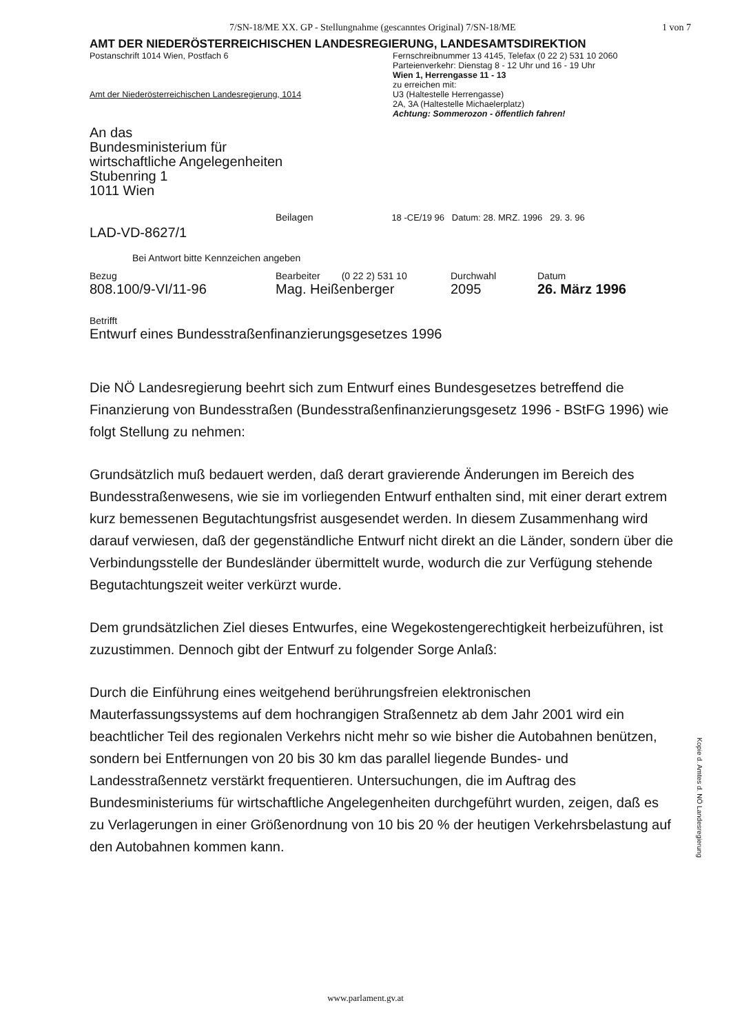7/SN-18/ME XX. GP - Stellungnahme (gescanntes Original) 7/SN-18/ME 1 von 7
AMT DER NIEDERÖSTERREICHISCHEN LANDESREGIERUNG, LANDESAMTSDIREKTION
Postanschrift 1014 Wien, Postfach 6
Amt der Niederösterreichischen Landesregierung, 1014
Fernschreibnummer 13 4145, Telefax (0 22 2) 531 10 2060
Parteienverkehr: Dienstag 8 - 12 Uhr und 16 - 19 Uhr
Wien 1, Herrengasse 11 - 13
zu erreichen mit:
U3 (Haltestelle Herrengasse)
2A, 3A (Haltestelle Michaelerplatz)
Achtung: Sommerozon - öffentlich fahren!
An das
Bundesministerium für
wirtschaftliche Angelegenheiten
Stubenring 1
1011 Wien
Beilagen 18 -CE/19 96 Datum: 28. MRZ. 1996 29. 3. 96
LAD-VD-8627/1
Bei Antwort bitte Kennzeichen angeben
Bezug
808.100/9-VI/11-96
Bearbeiter (0 22 2) 531 10
Mag. Heißenberger
Durchwahl
2095
Datum
26. März 1996
Betrifft
Entwurf eines Bundesstraßenfinanzierungsgesetzes 1996
Die NÖ Landesregierung beehrt sich zum Entwurf eines Bundesgesetzes betreffend die Finanzierung von Bundesstraßen (Bundesstraßenfinanzierungsgesetz 1996 - BStFG 1996) wie folgt Stellung zu nehmen:
Grundsätzlich muß bedauert werden, daß derart gravierende Änderungen im Bereich des Bundesstraßenwesens, wie sie im vorliegenden Entwurf enthalten sind, mit einer derart extrem kurz bemessenen Begutachtungsfrist ausgesendet werden. In diesem Zusammenhang wird darauf verwiesen, daß der gegenständliche Entwurf nicht direkt an die Länder, sondern über die Verbindungsstelle der Bundesländer übermittelt wurde, wodurch die zur Verfügung stehende Begutachtungszeit weiter verkürzt wurde.
Dem grundsätzlichen Ziel dieses Entwurfes, eine Wegekostengerechtigkeit herbeizuführen, ist zuzustimmen. Dennoch gibt der Entwurf zu folgender Sorge Anlaß:
Durch die Einführung eines weitgehend berührungsfreien elektronischen Mauterfassungssystems auf dem hochrangigen Straßennetz ab dem Jahr 2001 wird ein beachtlicher Teil des regionalen Verkehrs nicht mehr so wie bisher die Autobahnen benützen, sondern bei Entfernungen von 20 bis 30 km das parallel liegende Bundes- und Landesstraßennetz verstärkt frequentieren. Untersuchungen, die im Auftrag des Bundesministeriums für wirtschaftliche Angelegenheiten durchgeführt wurden, zeigen, daß es zu Verlagerungen in einer Größenordnung von 10 bis 20 % der heutigen Verkehrsbelastung auf den Autobahnen kommen kann.
Kopie d. Amtes d. NÖ Landesregierung
www.parlament.gv.at